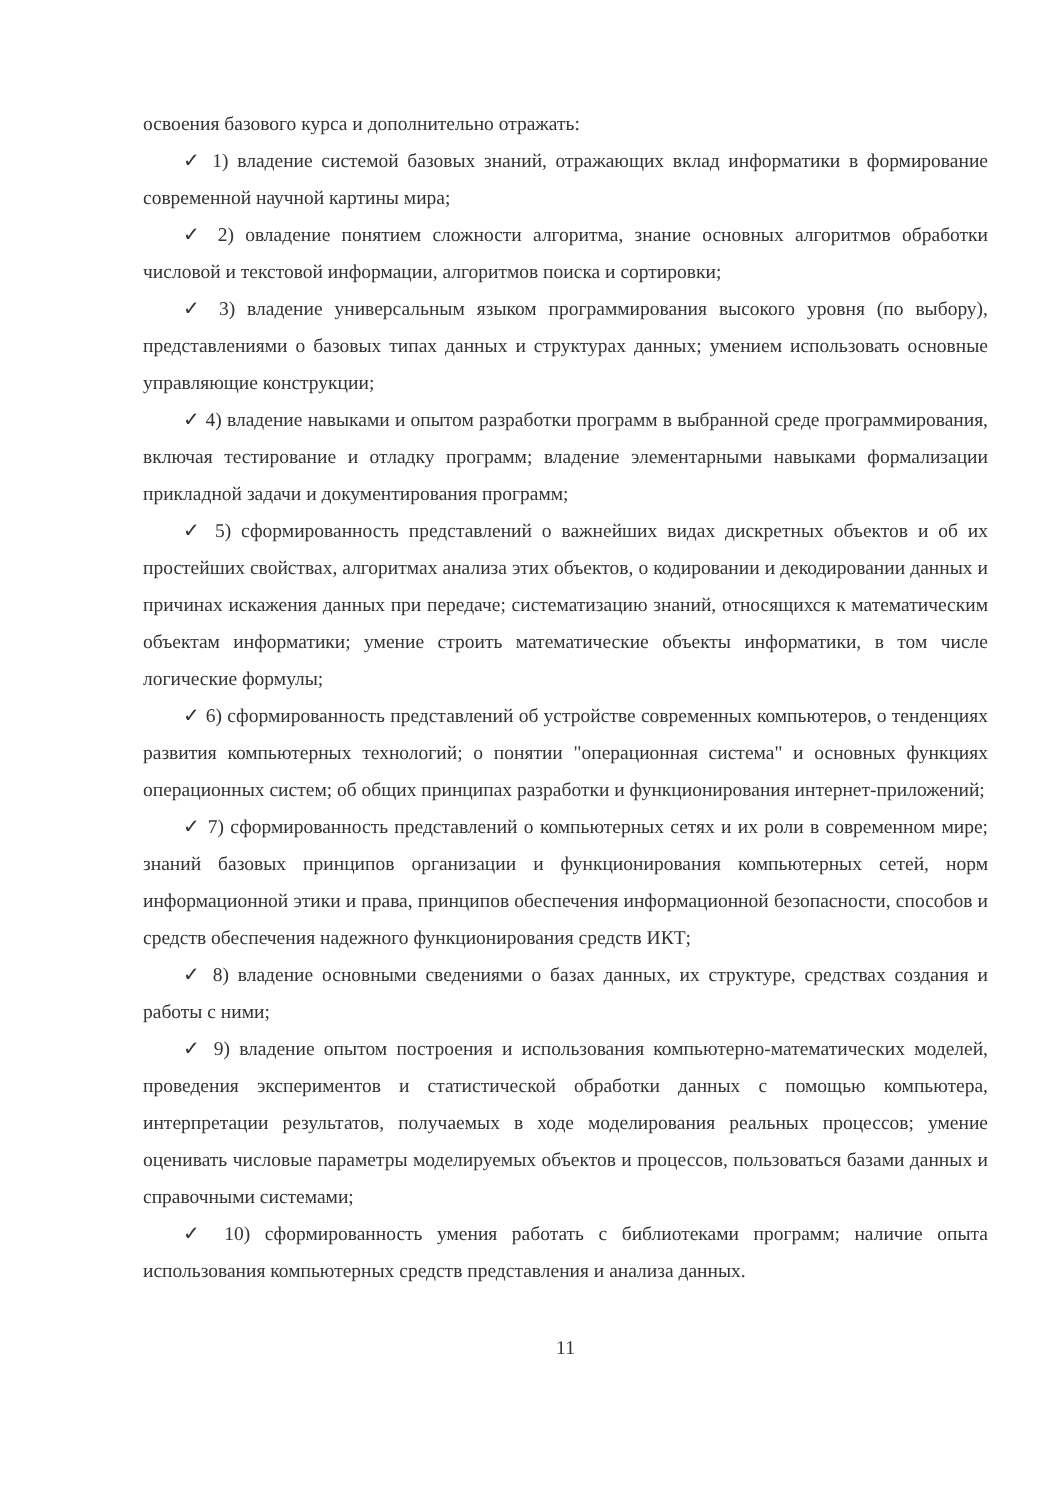освоения базового курса и дополнительно отражать:
✓ 1) владение системой базовых знаний, отражающих вклад информатики в формирование современной научной картины мира;
✓ 2) овладение понятием сложности алгоритма, знание основных алгоритмов обработки числовой и текстовой информации, алгоритмов поиска и сортировки;
✓ 3) владение универсальным языком программирования высокого уровня (по выбору), представлениями о базовых типах данных и структурах данных; умением использовать основные управляющие конструкции;
✓ 4) владение навыками и опытом разработки программ в выбранной среде программирования, включая тестирование и отладку программ; владение элементарными навыками формализации прикладной задачи и документирования программ;
✓ 5) сформированность представлений о важнейших видах дискретных объектов и об их простейших свойствах, алгоритмах анализа этих объектов, о кодировании и декодировании данных и причинах искажения данных при передаче; систематизацию знаний, относящихся к математическим объектам информатики; умение строить математические объекты информатики, в том числе логические формулы;
✓ 6) сформированность представлений об устройстве современных компьютеров, о тенденциях развития компьютерных технологий; о понятии "операционная система" и основных функциях операционных систем; об общих принципах разработки и функционирования интернет-приложений;
✓ 7) сформированность представлений о компьютерных сетях и их роли в современном мире; знаний базовых принципов организации и функционирования компьютерных сетей, норм информационной этики и права, принципов обеспечения информационной безопасности, способов и средств обеспечения надежного функционирования средств ИКТ;
✓ 8) владение основными сведениями о базах данных, их структуре, средствах создания и работы с ними;
✓ 9) владение опытом построения и использования компьютерно-математических моделей, проведения экспериментов и статистической обработки данных с помощью компьютера, интерпретации результатов, получаемых в ходе моделирования реальных процессов; умение оценивать числовые параметры моделируемых объектов и процессов, пользоваться базами данных и справочными системами;
✓ 10) сформированность умения работать с библиотеками программ; наличие опыта использования компьютерных средств представления и анализа данных.
11